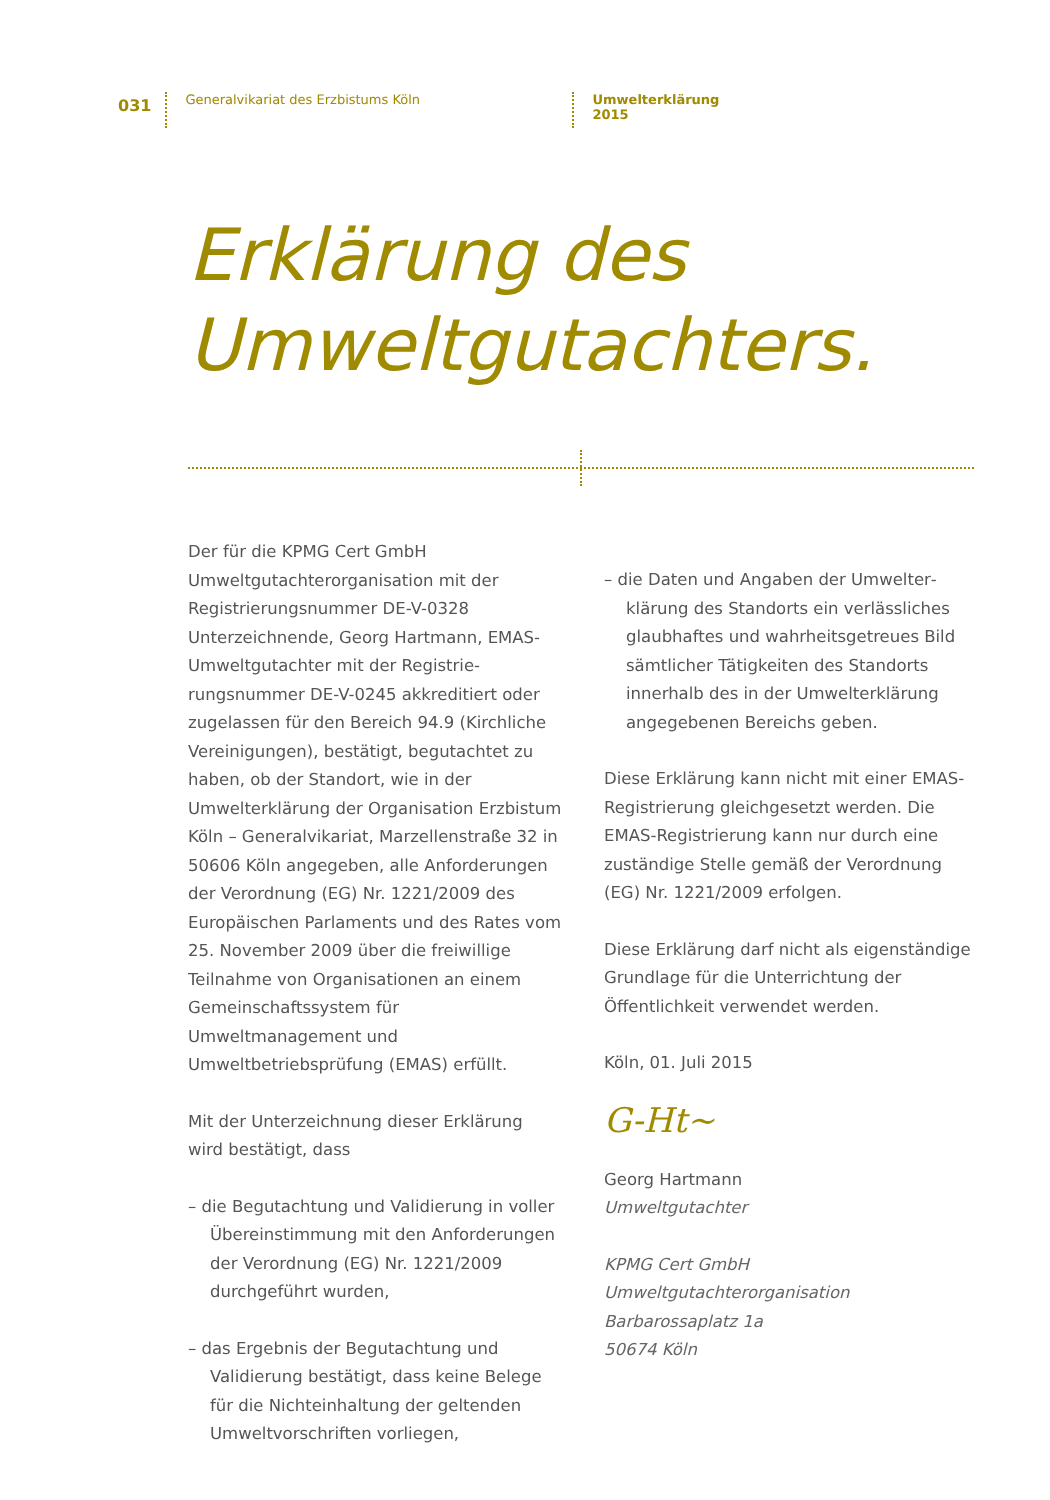031 Generalvikariat des Erzbistums Köln Umwelterklärung 2015
Erklärung des
Umweltgutachters.
Der für die KPMG Cert GmbH Umweltgutachter­organisation mit der Registrierungsnummer DE-V-0328 Unterzeichnende, Georg Hartmann, EMAS-Umweltgutachter mit der Registrie­rungsnummer DE-V-0245 akkreditiert oder zugelassen für den Bereich 94.9 (Kirchliche Vereinigungen), bestätigt, begutachtet zu haben, ob der Standort, wie in der Umwelter­klärung der Organisation Erzbistum Köln – Generalvikariat, Marzellenstraße 32 in 50606 Köln angegeben, alle Anforderungen der Verordnung (EG) Nr. 1221/2009 des Europäischen Parlaments und des Rates vom 25. November 2009 über die freiwillige Teilnahme von Organisationen an einem Gemeinschaftssystem für Umweltmanagement und Umweltbetriebsprüfung (EMAS) erfüllt.
Mit der Unterzeichnung dieser Erklärung wird bestätigt, dass
– die Begutachtung und Validierung in voller Übereinstimmung mit den Anforderungen der Verordnung (EG) Nr. 1221/2009 durchgeführt wurden,
– das Ergebnis der Begutachtung und Validierung bestätigt, dass keine Belege für die Nichteinhaltung der geltenden Umweltvorschriften vorliegen,
– die Daten und Angaben der Umwelter­klärung des Standorts ein verlässliches glaubhaftes und wahrheitsgetreues Bild sämtlicher Tätigkeiten des Standorts innerhalb des in der Umwelterklärung angegebenen Bereichs geben.
Diese Erklärung kann nicht mit einer EMAS-Registrierung gleichgesetzt werden. Die EMAS-Registrierung kann nur durch eine zuständige Stelle gemäß der Verordnung (EG) Nr. 1221/2009 erfolgen.
Diese Erklärung darf nicht als eigenständige Grundlage für die Unterrichtung der Öffentlichkeit verwendet werden.
Köln, 01. Juli 2015
G-Ht~
Georg Hartmann
Umweltgutachter
KPMG Cert GmbH
Umweltgutachterorganisation
Barbarossaplatz 1a
50674 Köln